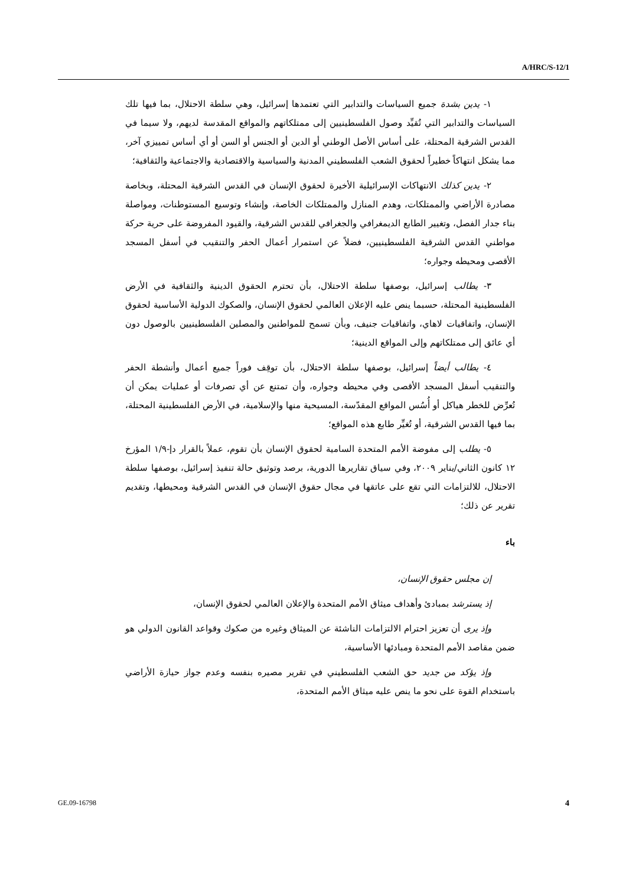A/HRC/S-12/1
١- يدين بشدة جميع السياسات والتدابير التي تعتمدها إسرائيل، وهي سلطة الاحتلال، بما فيها تلك السياسات والتدابير التي تُقيِّد وصول الفلسطينيين إلى ممتلكاتهم والمواقع المقدسة لديهم، ولا سيما في القدس الشرقية المحتلة، على أساس الأصل الوطني أو الدين أو الجنس أو السن أو أي أساس تمييزي آخر، مما يشكل انتهاكاً خطيراً لحقوق الشعب الفلسطيني المدنية والسياسية والاقتصادية والاجتماعية والثقافية؛
٢- يدين كذلك الانتهاكات الإسرائيلية الأخيرة لحقوق الإنسان في القدس الشرقية المحتلة، وبخاصة مصادرة الأراضي والممتلكات، وهدم المنازل والممتلكات الخاصة، وإنشاء وتوسيع المستوطنات، ومواصلة بناء جدار الفصل، وتغيير الطابع الديمغرافي والجغرافي للقدس الشرقية، والقيود المفروضة على حرية حركة مواطني القدس الشرقية الفلسطينيين، فضلاً عن استمرار أعمال الحفر والتنقيب في أسفل المسجد الأقصى ومحيطه وجواره؛
٣- يطالب إسرائيل، بوصفها سلطة الاحتلال، بأن تحترم الحقوق الدينية والثقافية في الأرض الفلسطينية المحتلة، حسبما ينص عليه الإعلان العالمي لحقوق الإنسان، والصكوك الدولية الأساسية لحقوق الإنسان، واتفاقيات لاهاي، واتفاقيات جنيف، وبأن تسمح للمواطنين والمصلين الفلسطينيين بالوصول دون أي عائق إلى ممتلكاتهم وإلى المواقع الدينية؛
٤- يطالب أيضاً إسرائيل، بوصفها سلطة الاحتلال، بأن توقِف فوراً جميع أعمال وأنشطة الحفر والتنقيب أسفل المسجد الأقصى وفي محيطه وجواره، وأن تمتنع عن أي تصرفات أو عمليات يمكن أن تُعرِّض للخطر هياكل أو أُسُس المواقع المقدّسة، المسيحية منها والإسلامية، في الأرض الفلسطينية المحتلة، بما فيها القدس الشرقية، أو تُغيِّر طابع هذه المواقع؛
٥- يطلب إلى مفوضة الأمم المتحدة السامية لحقوق الإنسان بأن تقوم، عملاً بالقرار دإ-١/٩ المؤرخ ١٢ كانون الثاني/يناير ٢٠٠٩، وفي سياق تقاريرها الدورية، برصد وتوثيق حالة تنفيذ إسرائيل، بوصفها سلطة الاحتلال، للالتزامات التي تقع على عاتقها في مجال حقوق الإنسان في القدس الشرقية ومحيطها، وتقديم تقرير عن ذلك؛
باء
إن مجلس حقوق الإنسان،
إذ يسترشد بمبادئ وأهداف ميثاق الأمم المتحدة والإعلان العالمي لحقوق الإنسان،
وإذ يرى أن تعزيز احترام الالتزامات الناشئة عن الميثاق وغيره من صكوك وقواعد القانون الدولي هو ضمن مقاصد الأمم المتحدة ومبادئها الأساسية،
وإذ يؤكد من جديد حق الشعب الفلسطيني في تقرير مصيره بنفسه وعدم جواز حيازة الأراضي باستخدام القوة على نحو ما ينص عليه ميثاق الأمم المتحدة،
GE.09-16798 4